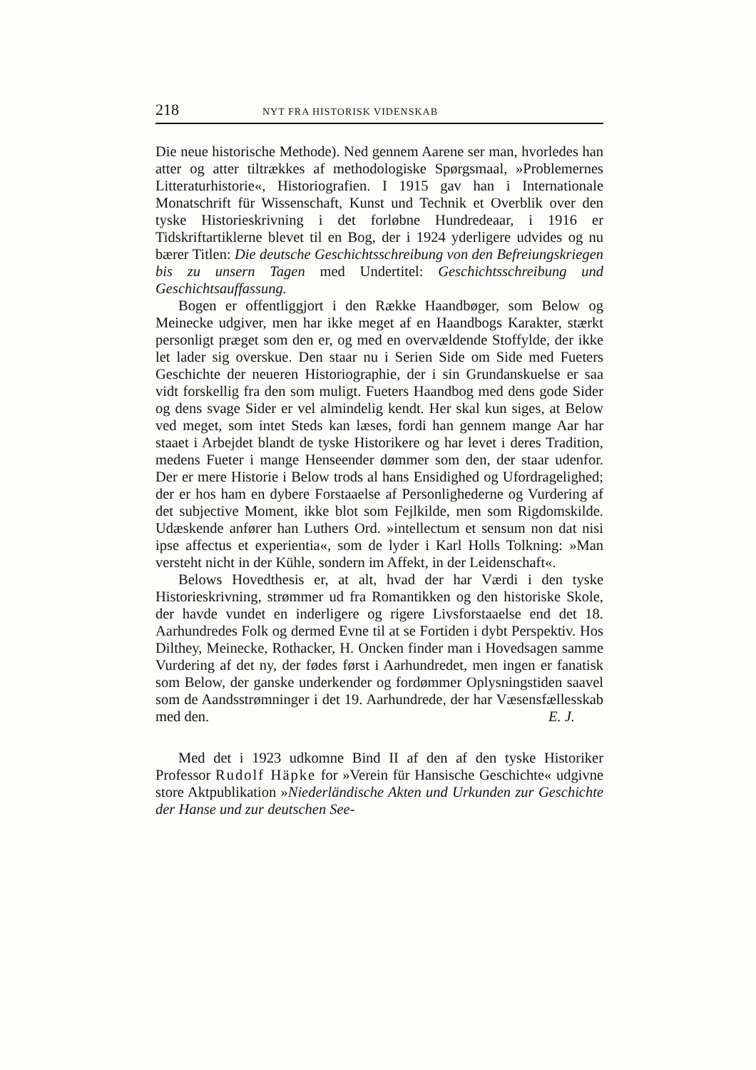218 NYT FRA HISTORISK VIDENSKAB
Die neue historische Methode). Ned gennem Aarene ser man, hvorledes han atter og atter tiltrækkes af methodologiske Spørgsmaal, »Problemernes Litteraturhistorie«, Historiografien. I 1915 gav han i Internationale Monatschrift für Wissenschaft, Kunst und Technik et Overblik over den tyske Historieskrivning i det forløbne Hundredeaar, i 1916 er Tidskriftartiklerne blevet til en Bog, der i 1924 yderligere udvides og nu bærer Titlen: Die deutsche Geschichtsschreibung von den Befreiungskriegen bis zu unsern Tagen med Undertitel: Geschichtsschreibung und Geschichtsauffassung.
Bogen er offentliggjort i den Række Haandbøger, som Below og Meinecke udgiver, men har ikke meget af en Haandbogs Karakter, stærkt personligt præget som den er, og med en overvældende Stoffylde, der ikke let lader sig overskue. Den staar nu i Serien Side om Side med Fueters Geschichte der neueren Historiographie, der i sin Grundanskuelse er saa vidt forskellig fra den som muligt. Fueters Haandbog med dens gode Sider og dens svage Sider er vel almindelig kendt. Her skal kun siges, at Below ved meget, som intet Steds kan læses, fordi han gennem mange Aar har staaet i Arbejdet blandt de tyske Historikere og har levet i deres Tradition, medens Fueter i mange Henseender dømmer som den, der staar udenfor. Der er mere Historie i Below trods al hans Ensidighed og Ufordragelighed; der er hos ham en dybere Forstaaelse af Personlighederne og Vurdering af det subjective Moment, ikke blot som Fejlkilde, men som Rigdomskilde. Udæskende anfører han Luthers Ord. »intellectum et sensum non dat nisi ipse affectus et experientia«, som de lyder i Karl Holls Tolkning: »Man versteht nicht in der Kühle, sondern im Affekt, in der Leidenschaft«.
Belows Hovedthesis er, at alt, hvad der har Værdi i den tyske Historieskrivning, strømmer ud fra Romantikken og den historiske Skole, der havde vundet en inderligere og rigere Livsforstaaelse end det 18. Aarhundredes Folk og dermed Evne til at se Fortiden i dybt Perspektiv. Hos Dilthey, Meinecke, Rothacker, H. Oncken finder man i Hovedsagen samme Vurdering af det ny, der fødes først i Aarhundredet, men ingen er fanatisk som Below, der ganske underkender og fordømmer Oplysningstiden saavel som de Aandsstrømninger i det 19. Aarhundrede, der har Væsensfællesskab med den. E. J.
Med det i 1923 udkomne Bind II af den af den tyske Historiker Professor Rudolf Häpke for »Verein für Hansische Geschichte« udgivne store Aktpublikation »Niederländische Akten und Urkunden zur Geschichte der Hanse und zur deutschen See-